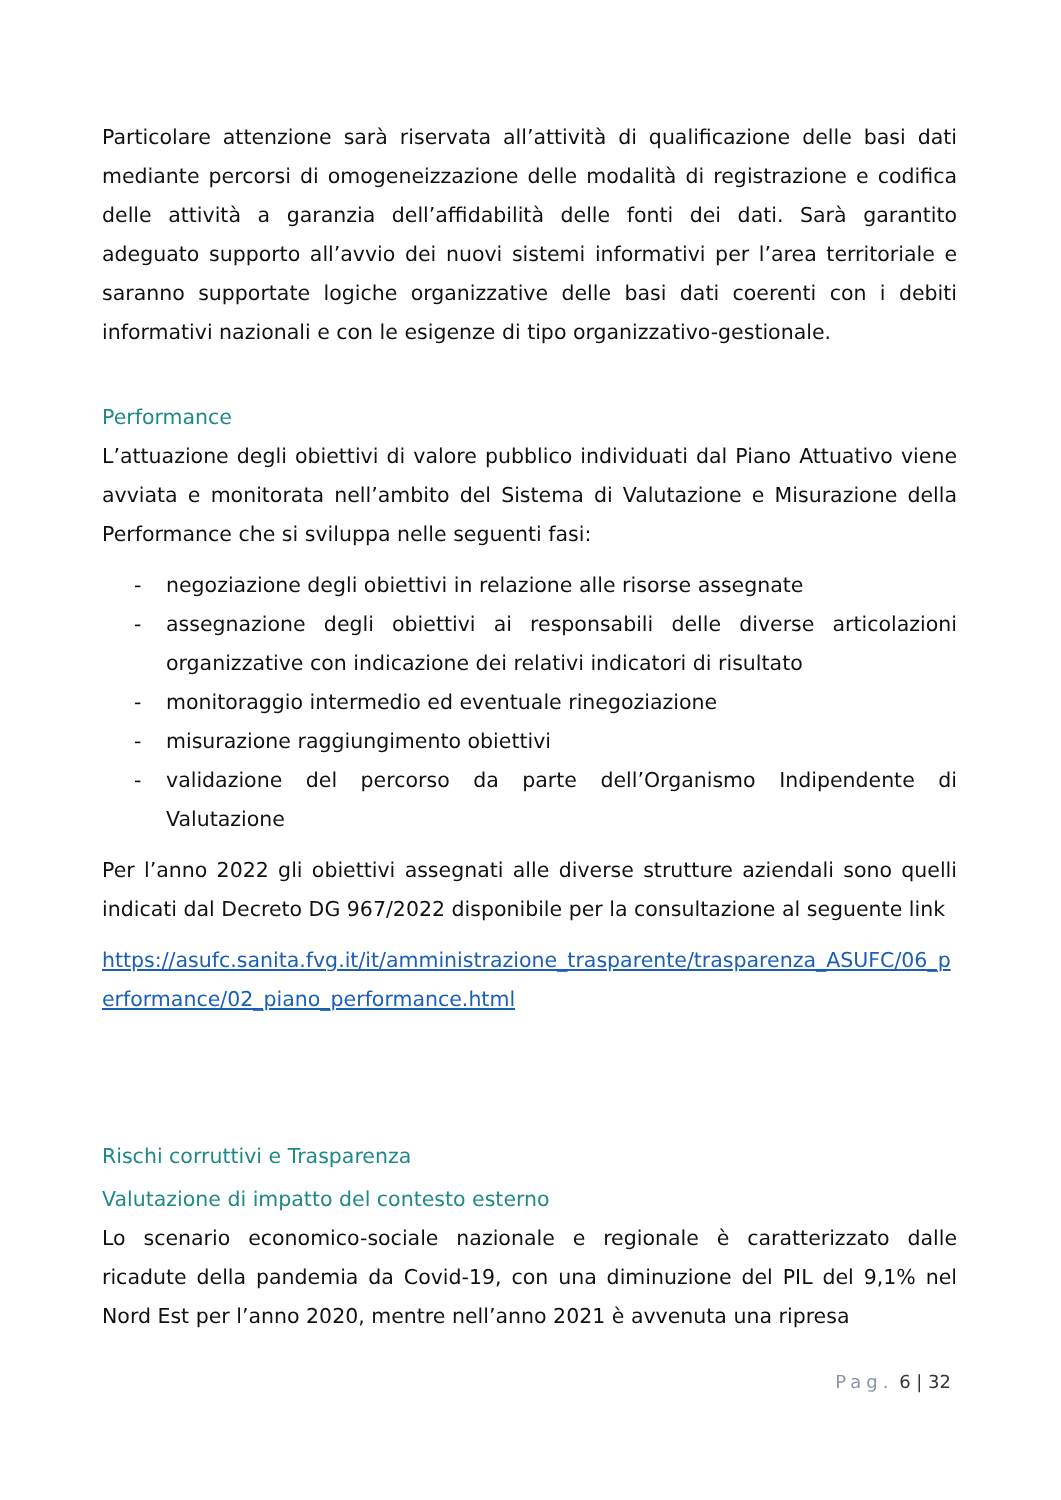Particolare attenzione sarà riservata all’attività di qualificazione delle basi dati mediante percorsi di omogeneizzazione delle modalità di registrazione e codifica delle attività a garanzia dell’affidabilità delle fonti dei dati. Sarà garantito adeguato supporto all’avvio dei nuovi sistemi informativi per l’area territoriale e saranno supportate logiche organizzative delle basi dati coerenti con i debiti informativi nazionali e con le esigenze di tipo organizzativo-gestionale.
Performance
L’attuazione degli obiettivi di valore pubblico individuati dal Piano Attuativo viene avviata e monitorata nell’ambito del Sistema di Valutazione e Misurazione della Performance che si sviluppa nelle seguenti fasi:
- negoziazione degli obiettivi in relazione alle risorse assegnate
- assegnazione degli obiettivi ai responsabili delle diverse articolazioni organizzative con indicazione dei relativi indicatori di risultato
- monitoraggio intermedio ed eventuale rinegoziazione
- misurazione raggiungimento obiettivi
- validazione del percorso da parte dell’Organismo Indipendente di Valutazione
Per l’anno 2022 gli obiettivi assegnati alle diverse strutture aziendali sono quelli indicati dal Decreto DG 967/2022 disponibile per la consultazione al seguente link
https://asufc.sanita.fvg.it/it/amministrazione_trasparente/trasparenza_ASUFC/06_performance/02_piano_performance.html
Rischi corruttivi e Trasparenza
Valutazione di impatto del contesto esterno
Lo scenario economico-sociale nazionale e regionale è caratterizzato dalle ricadute della pandemia da Covid-19, con una diminuzione del PIL del 9,1% nel Nord Est per l’anno 2020, mentre nell’anno 2021 è avvenuta una ripresa
Pag. 6 | 32